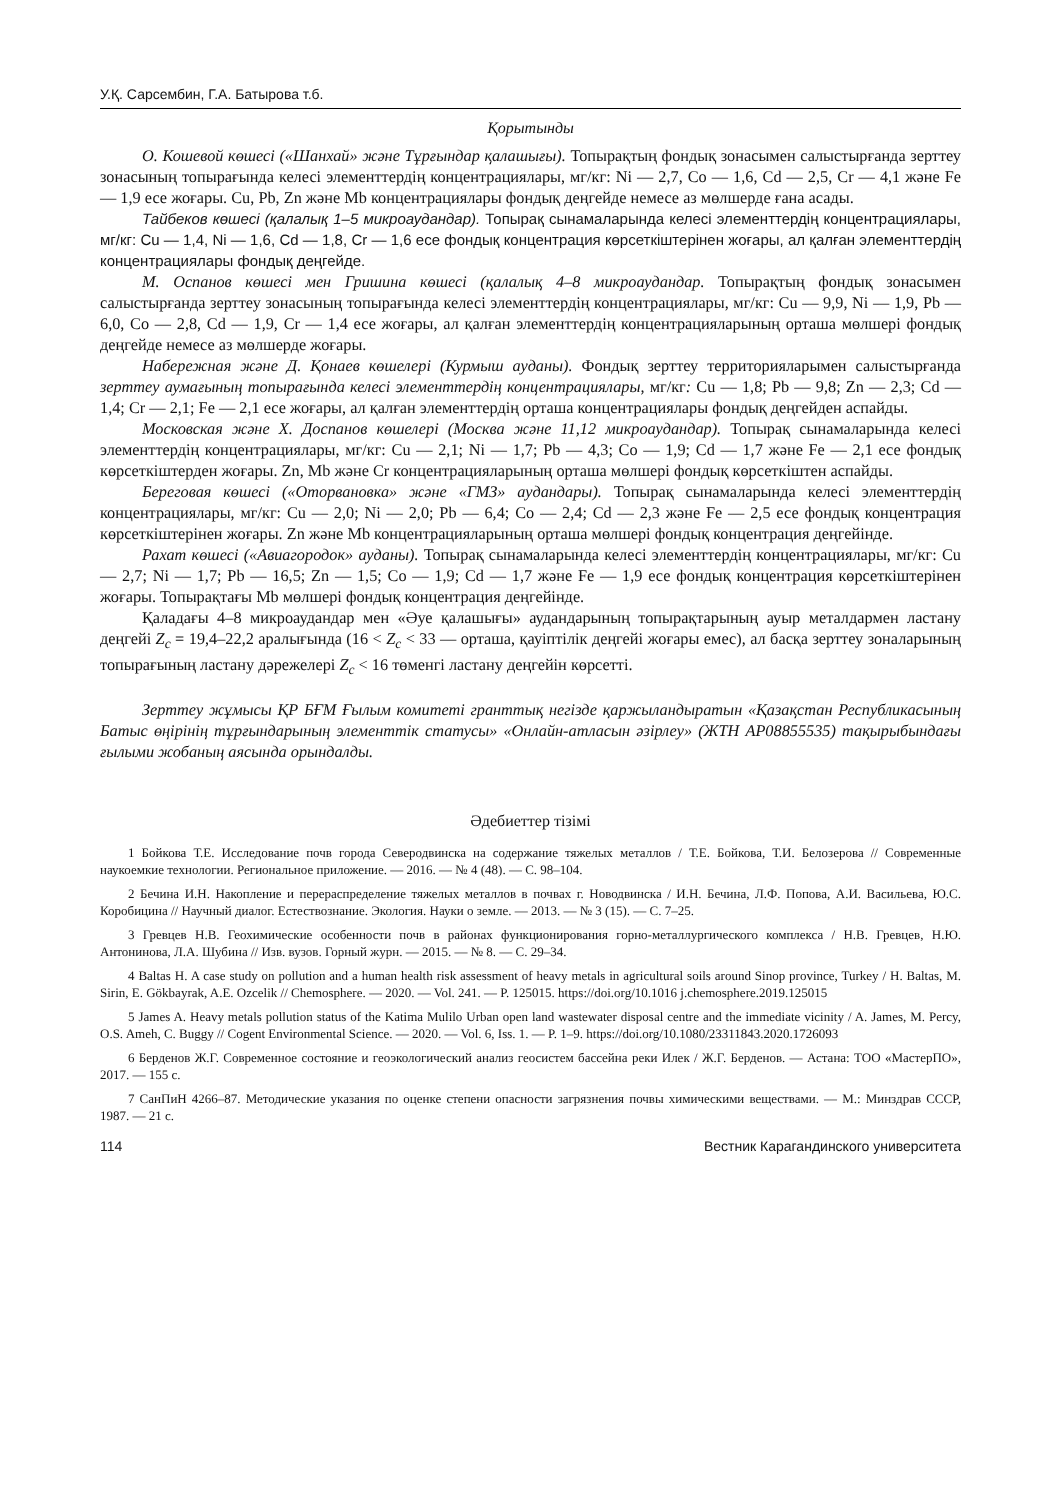У.Қ. Сарсембин, Г.А. Батырова т.б.
Қорытынды
О. Кошевой көшесі («Шанхай» және Тұрғындар қалашығы). Топырақтың фондық зонасымен салыстырғанда зерттеу зонасының топырағында келесі элементтердің концентрациялары, мг/кг: Ni — 2,7, Co — 1,6, Cd — 2,5, Cr — 4,1 және Fe — 1,9 есе жоғары. Cu, Pb, Zn және Mb концентрациялары фондық деңгейде немесе аз мөлшерде ғана асады.
Тайбеков көшесі (қалалық 1–5 микроаудандар). Топырақ сынамаларында келесі элементтердің концентрациялары, мг/кг: Cu — 1,4, Ni — 1,6, Cd — 1,8, Cr — 1,6 есе фондық концентрация көрсеткіштерінен жоғары, ал қалған элементтердің концентрациялары фондық деңгейде.
М. Оспанов көшесі мен Гришина көшесі (қалалық 4–8 микроаудандар. Топырақтың фондық зонасымен салыстырғанда зерттеу зонасының топырағында келесі элементтердің концентрациялары, мг/кг: Cu — 9,9, Ni — 1,9, Pb — 6,0, Co — 2,8, Cd — 1,9, Cr — 1,4 есе жоғары, ал қалған элементтердің концентрацияларының орташа мөлшері фондық деңгейде немесе аз мөлшерде жоғары.
Набережная және Д. Қонаев көшелері (Курмыш ауданы). Фондық зерттеу территорияларымен салыстырғанда зерттеу аумағының топырағында келесі элементтердің концентрациялары, мг/кг: Cu — 1,8; Pb — 9,8; Zn — 2,3; Cd — 1,4; Cr — 2,1; Fe — 2,1 есе жоғары, ал қалған элементтердің орташа концентрациялары фондық деңгейден аспайды.
Московская және Х. Доспанов көшелері (Москва және 11,12 микроаудандар). Топырақ сынамаларында келесі элементтердің концентрациялары, мг/кг: Cu — 2,1; Ni — 1,7; Pb — 4,3; Co — 1,9; Cd — 1,7 және Fe — 2,1 есе фондық көрсеткіштерден жоғары. Zn, Mb және Cr концентрацияларының орташа мөлшері фондық көрсеткіштен аспайды.
Береговая көшесі («Оторвановка» және «ГМЗ» аудандары). Топырақ сынамаларында келесі элементтердің концентрациялары, мг/кг: Cu — 2,0; Ni — 2,0; Pb — 6,4; Co — 2,4; Cd — 2,3 және Fe — 2,5 есе фондық концентрация көрсеткіштерінен жоғары. Zn және Mb концентрацияларының орташа мөлшері фондық концентрация деңгейінде.
Рахат көшесі («Авиагородок» ауданы). Топырақ сынамаларында келесі элементтердің концентрациялары, мг/кг: Cu — 2,7; Ni — 1,7; Pb — 16,5; Zn — 1,5; Co — 1,9; Cd — 1,7 және Fe — 1,9 есе фондық концентрация көрсеткіштерінен жоғары. Топырақтағы Mb мөлшері фондық концентрация деңгейінде.
Қаладағы 4–8 микроаудандар мен «Әуе қалашығы» аудандарының топырақтарының ауыр металдармен ластану деңгейі Z<sub>c</sub> = 19,4–22,2 аралығында (16 < Z<sub>c</sub> < 33 — орташа, қауіптілік деңгейі жоғары емес), ал басқа зерттеу зоналарының топырағының ластану дәрежелері Z<sub>c</sub> < 16 төменгі ластану деңгейін көрсетті.
Зерттеу жұмысы ҚР БҒМ Ғылым комитеті гранттық негізде қаржыландыратын «Қазақстан Республикасының Батыс өңірінің тұрғындарының элементтік статусы» «Онлайн-атласын әзірлеу» (ЖТН AP08855535) тақырыбындағы ғылыми жобаның аясында орындалды.
Әдебиеттер тізімі
1 Бойкова Т.Е. Исследование почв города Северодвинска на содержание тяжелых металлов / Т.Е. Бойкова, Т.И. Белозерова // Современные наукоемкие технологии. Региональное приложение. — 2016. — № 4 (48). — С. 98–104.
2 Бечина И.Н. Накопление и перераспределение тяжелых металлов в почвах г. Новодвинска / И.Н. Бечина, Л.Ф. Попова, А.И. Васильева, Ю.С. Коробицина // Научный диалог. Естествознание. Экология. Науки о земле. — 2013. — № 3 (15). — С. 7–25.
3 Гревцев Н.В. Геохимические особенности почв в районах функционирования горно-металлургического комплекса / Н.В. Гревцев, Н.Ю. Антонинова, Л.А. Шубина // Изв. вузов. Горный журн. — 2015. — № 8. — С. 29–34.
4 Baltas H. A case study on pollution and a human health risk assessment of heavy metals in agricultural soils around Sinop province, Turkey / H. Baltas, M. Sirin, E. Gökbayrak, A.E. Ozcelik // Chemosphere. — 2020. — Vol. 241. — P. 125015. https://doi.org/10.1016 j.chemosphere.2019.125015
5 James A. Heavy metals pollution status of the Katima Mulilo Urban open land wastewater disposal centre and the immediate vicinity / A. James, M. Percy, O.S. Ameh, C. Buggy // Cogent Environmental Science. — 2020. — Vol. 6, Iss. 1. — P. 1–9. https://doi.org/10.1080/23311843.2020.1726093
6 Берденов Ж.Г. Современное состояние и геоэкологический анализ геосистем бассейна реки Илек / Ж.Г. Берденов. — Астана: ТОО «МастерПО», 2017. — 155 с.
7 СанПиН 4266–87. Методические указания по оценке степени опасности загрязнения почвы химическими веществами. — М.: Минздрав СССР, 1987. — 21 с.
114 Вестник Карагандинского университета